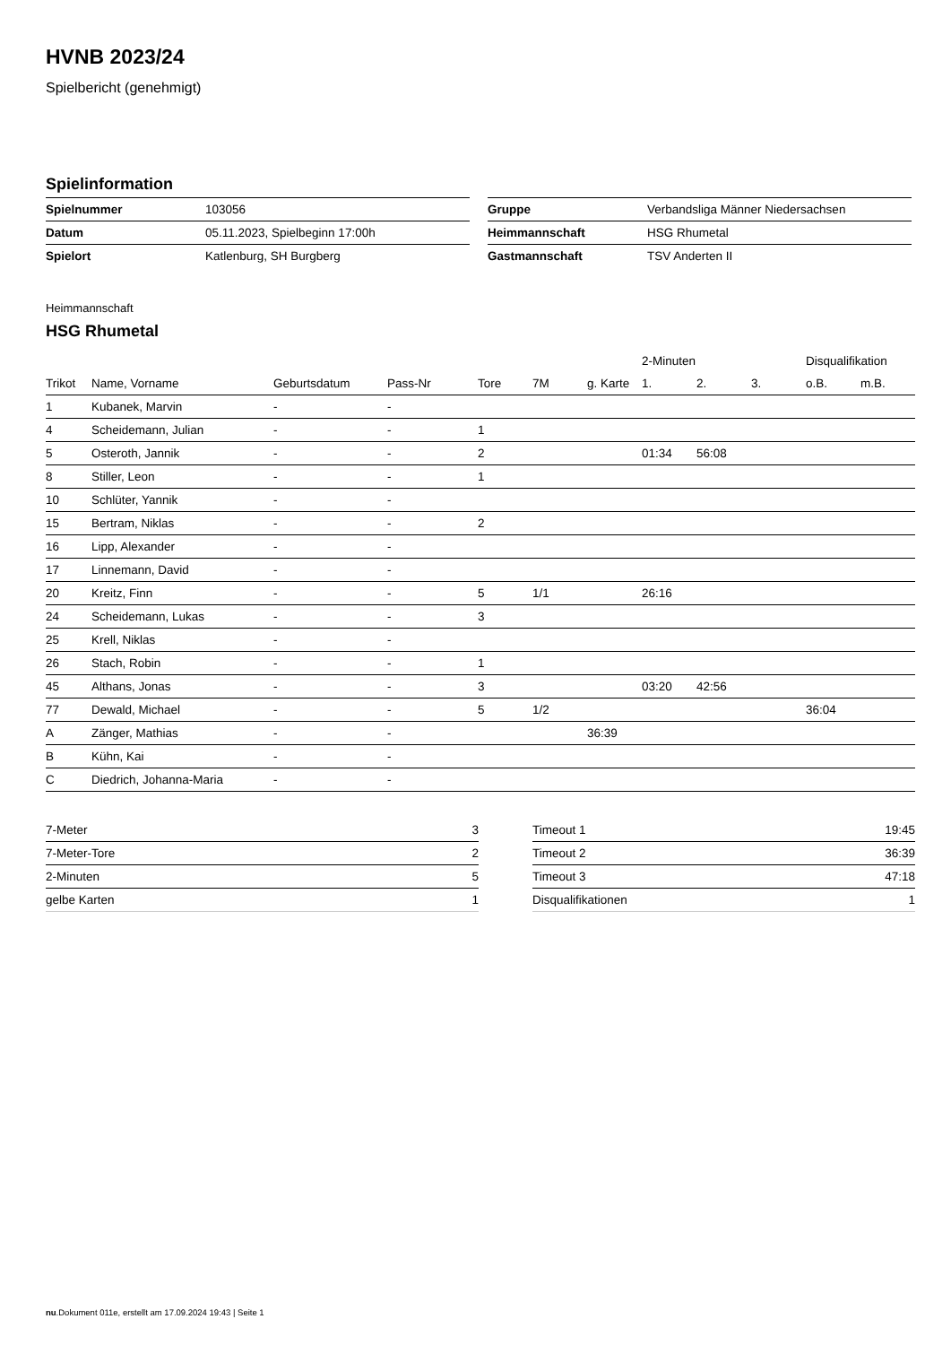HVNB 2023/24
Spielbericht (genehmigt)
Spielinformation
| Spielnummer | 103056 |
| Datum | 05.11.2023, Spielbeginn 17:00h |
| Spielort | Katlenburg, SH Burgberg |
| Gruppe | Verbandsliga Männer Niedersachsen |
| Heimmannschaft | HSG Rhumetal |
| Gastmannschaft | TSV Anderten II |
Heimmannschaft
HSG Rhumetal
| | | | | | | | 2-Minuten | | | Disqualifikation | |
| Trikot | Name, Vorname | Geburtsdatum | Pass-Nr | Tore | 7M | g. Karte | 1. | 2. | 3. | o.B. | m.B. |
| 1 | Kubanek, Marvin | - | - | | | | | | | | |
| 4 | Scheidemann, Julian | - | - | 1 | | | | | | | |
| 5 | Osteroth, Jannik | - | - | 2 | | | 01:34 | 56:08 | | | |
| 8 | Stiller, Leon | - | - | 1 | | | | | | | |
| 10 | Schlüter, Yannik | - | - | | | | | | | | |
| 15 | Bertram, Niklas | - | - | 2 | | | | | | | |
| 16 | Lipp, Alexander | - | - | | | | | | | | |
| 17 | Linnemann, David | - | - | | | | | | | | |
| 20 | Kreitz, Finn | - | - | 5 | 1/1 | | 26:16 | | | | |
| 24 | Scheidemann, Lukas | - | - | 3 | | | | | | | |
| 25 | Krell, Niklas | - | - | | | | | | | | |
| 26 | Stach, Robin | - | - | 1 | | | | | | | |
| 45 | Althans, Jonas | - | - | 3 | | | 03:20 | 42:56 | | | |
| 77 | Dewald, Michael | - | - | 5 | 1/2 | | | | | 36:04 | |
| A | Zänger, Mathias | - | - | | | 36:39 | | | | | |
| B | Kühn, Kai | - | - | | | | | | | | |
| C | Diedrich, Johanna-Maria | - | - | | | | | | | | |
| 7-Meter | 3 |
| 7-Meter-Tore | 2 |
| 2-Minuten | 5 |
| gelbe Karten | 1 |
| Timeout 1 | 19:45 |
| Timeout 2 | 36:39 |
| Timeout 3 | 47:18 |
| Disqualifikationen | 1 |
nu.Dokument 011e, erstellt am 17.09.2024 19:43 | Seite 1